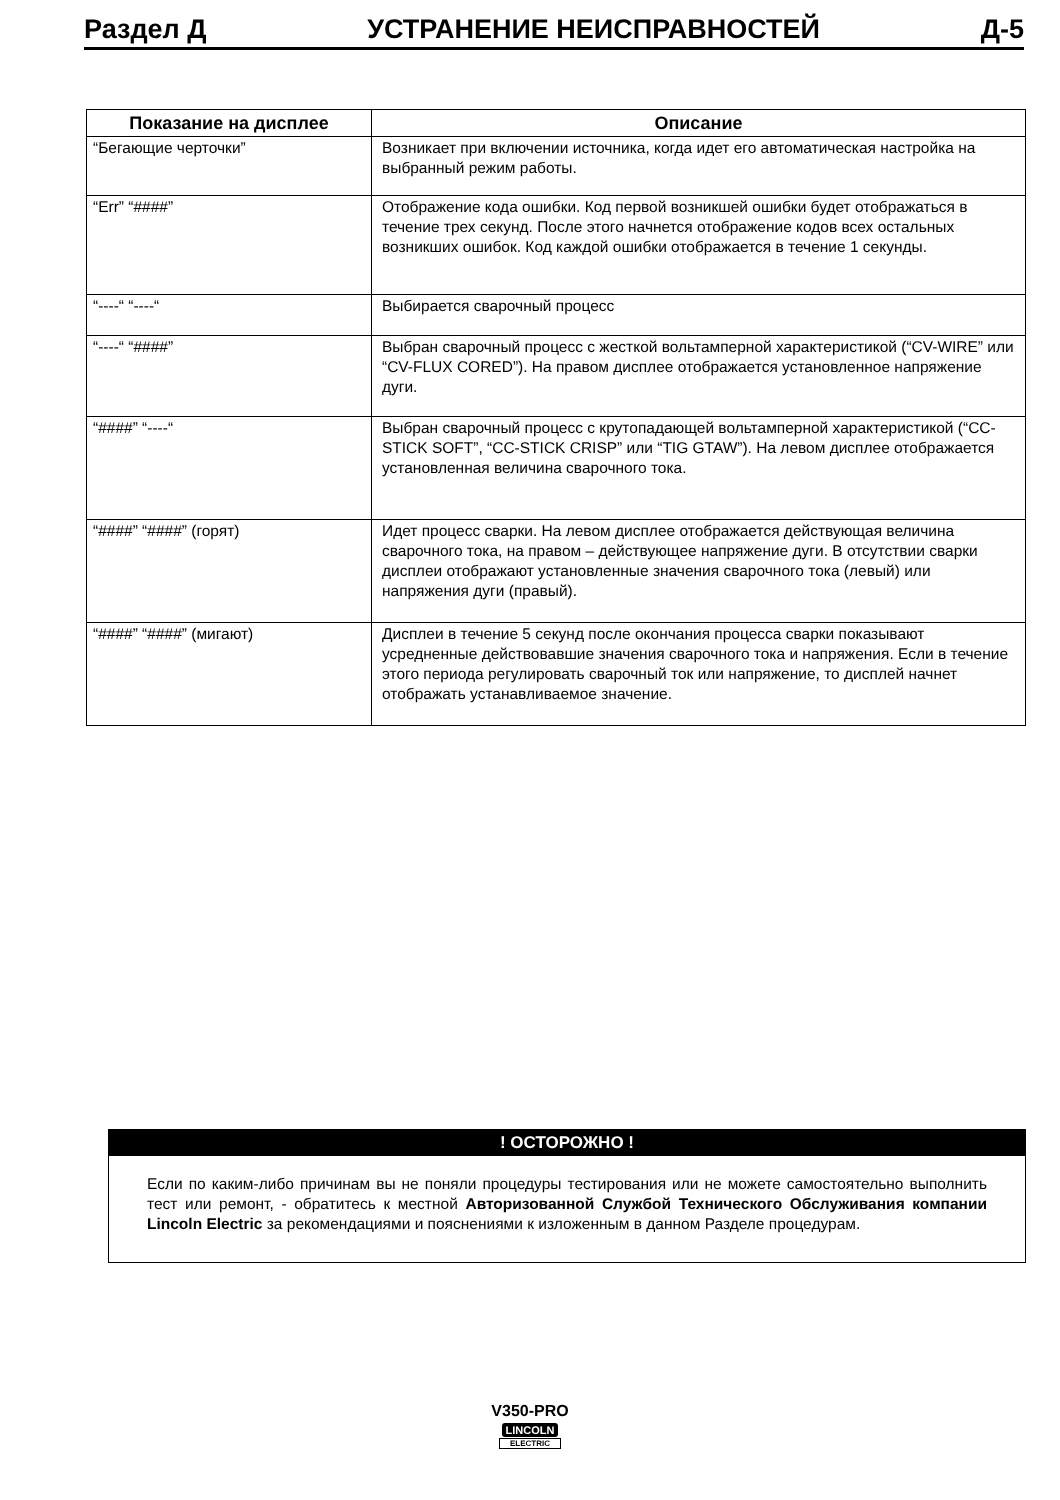Раздел Д УСТРАНЕНИЕ НЕИСПРАВНОСТЕЙ Д-5
| Показание на дисплее | Описание |
| --- | --- |
| “Бегающие черточки” | Возникает при включении источника, когда идет его автоматическая настройка на выбранный режим работы. |
| “Err” “####” | Отображение кода ошибки. Код первой возникшей ошибки будет отображаться в течение трех секунд. После этого начнется отображение кодов всех остальных возникших ошибок. Код каждой ошибки отображается в течение 1 секунды. |
| “----“ “----“ | Выбирается сварочный процесс |
| “----“ “####” | Выбран сварочный процесс с жесткой вольтамперной характеристикой (“CV-WIRE” или “CV-FLUX CORED”). На правом дисплее отображается установленное напряжение дуги. |
| “####” “----“ | Выбран сварочный процесс с крутопадающей вольтамперной характеристикой (“CC-STICK SOFT”, “CC-STICK CRISP” или “TIG GTAW”). На левом дисплее отображается установленная величина сварочного тока. |
| “####” “####” (горят) | Идет процесс сварки. На левом дисплее отображается действующая величина сварочного тока, на правом – действующее напряжение дуги. В отсутствии сварки дисплеи отображают установленные значения сварочного тока (левый) или напряжения дуги (правый). |
| “####” “####” (мигают) | Дисплеи в течение 5 секунд после окончания процесса сварки показывают усредненные действовавшие значения сварочного тока и напряжения. Если в течение этого периода регулировать сварочный ток или напряжение, то дисплей начнет отображать устанавливаемое значение. |
! ОСТОРОЖНО !
Если по каким-либо причинам вы не поняли процедуры тестирования или не можете самостоятельно выполнить тест или ремонт, - обратитесь к местной Авторизованной Службой Технического Обслуживания компании Lincoln Electric за рекомендациями и пояснениями к изложенным в данном Разделе процедурам.
V350-PRO
LINCOLN
ELECTRIC